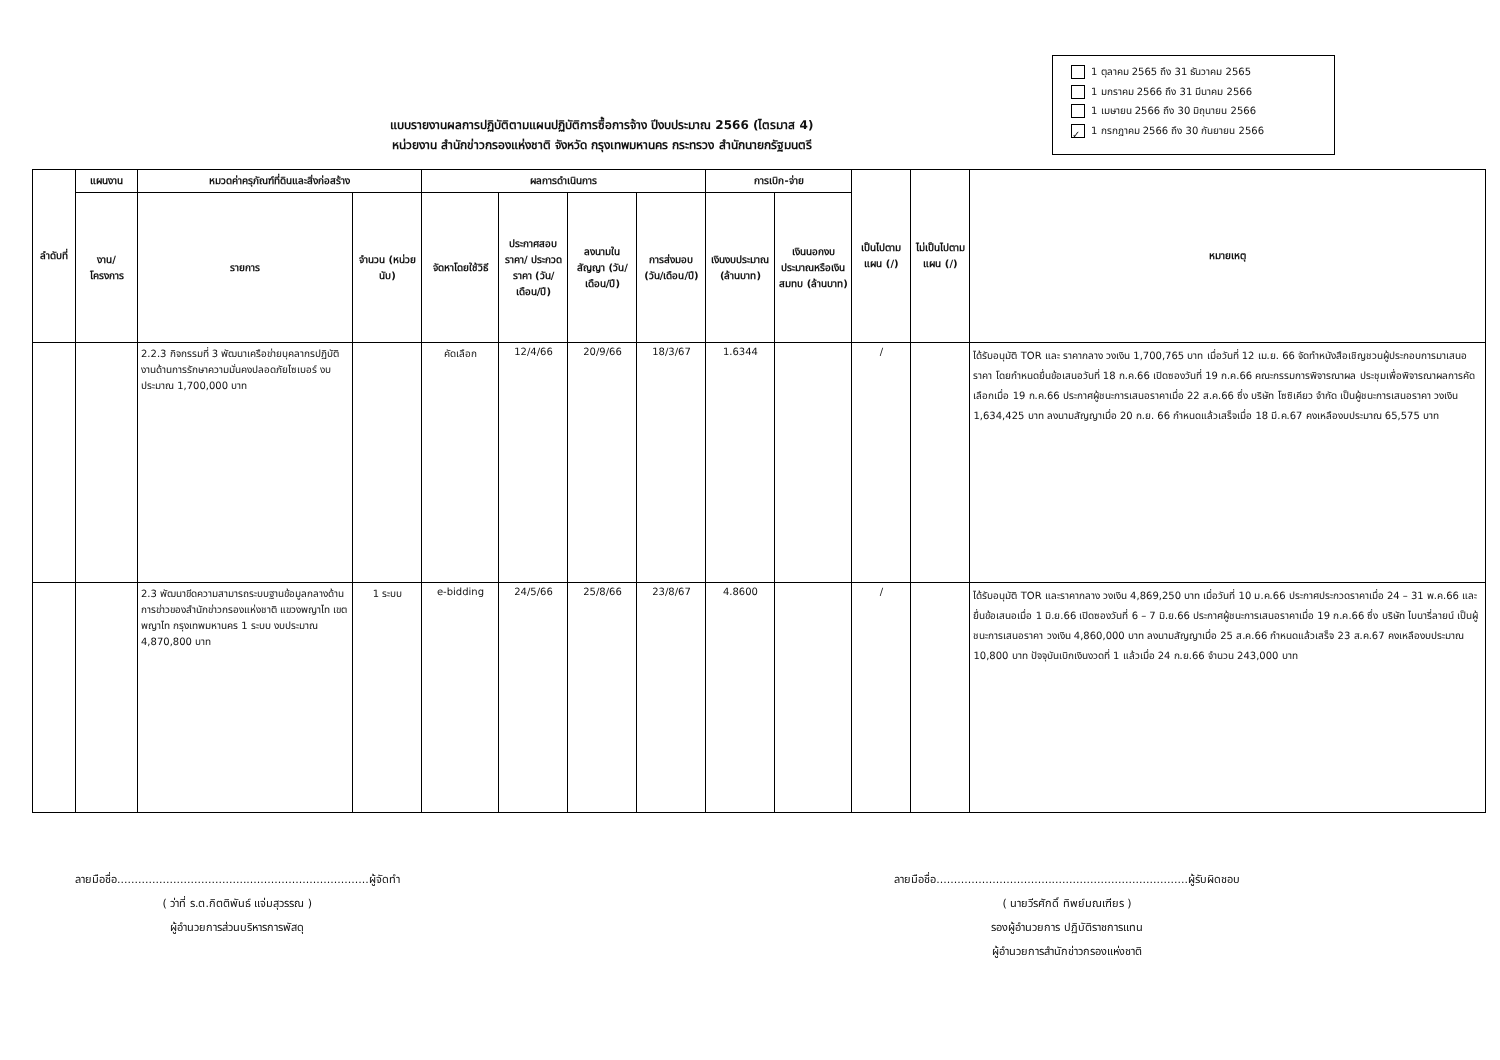แบบรายงานผลการปฏิบัติตามแผนปฏิบัติการซื้อการจ้าง ปีงบประมาณ 2566 (ไตรมาส 4)
หน่วยงาน สำนักข่าวกรองแห่งชาติ จังหวัด กรุงเทพมหานคร กระทรวง สำนักนายกรัฐมนตรี
1 ตุลาคม 2565 ถึง 31 ธันวาคม 2565
1 มกราคม 2566 ถึง 31 มีนาคม 2566
1 เมษายน 2566 ถึง 30 มิถุนายน 2566
✓ 1 กรกฎาคม 2566 ถึง 30 กันยายน 2566
| ลำดับที่ | แผนงาน | หมวดค่าครุภัณฑ์ที่ดินและสิ่งก่อสร้าง | | ผลการดำเนินการ | | | | การเบิก-จ่าย | | เป็นไปตามแผน (/) | ไม่เป็นไปตามแผน (/) | หมายเหตุ |
| --- | --- | --- | --- | --- | --- | --- | --- | --- | --- | --- | --- | --- |
| | งาน/ โครงการ | รายการ | จำนวน (หน่วยนับ) | จัดหาโดยใช้วิธี | ประกาศสอบราคา/ ประกวดราคา (วัน/เดือน/ปี) | ลงนามในสัญญา (วัน/เดือน/ปี) | การส่งมอบ (วัน/เดือน/ปี) | เงินงบประมาณ (ล้านบาท) | เงินนอกงบประมาณหรือเงินสมทบ (ล้านบาท) | | | |
| | | 2.2.3 กิจกรรมที่ 3 พัฒนาเครือข่ายบุคลากรปฏิบัติงานด้านการรักษาความมั่นคงปลอดภัยไซเบอร์ งบประมาณ 1,700,000 บาท | | คัดเลือก | 12/4/66 | 20/9/66 | 18/3/67 | 1.6344 | | / | | ได้รับอนุมัติ TOR และ ราคากลาง วงเงิน 1,700,765 บาท เมื่อวันที่ 12 เม.ย. 66 จัดทำหนังสือเชิญชวนผู้ประกอบการมาเสนอราคา โดยกำหนดยื่นข้อเสนอวันที่ 18 ก.ค.66 เปิดซองวันที่ 19 ก.ค.66 คณะกรรมการพิจารณาผล ประชุมเพื่อพิจารณาผลการคัดเลือกเมื่อ 19 ก.ค.66 ประกาศผู้ชนะการเสนอราคาเมื่อ 22 ส.ค.66 ซึ่ง บริษัท โซซิเคียว จำกัด เป็นผู้ชนะการเสนอราคา วงเงิน 1,634,425 บาท ลงนามสัญญาเมื่อ 20 ก.ย. 66 กำหนดแล้วเสร็จเมื่อ 18 มี.ค.67 คงเหลืองบประมาณ 65,575 บาท |
| | | 2.3 พัฒนาขีดความสามารถระบบฐานข้อมูลกลางด้านการข่าวของสำนักข่าวกรองแห่งชาติ แขวงพญาไท เขตพญาไท กรุงเทพมหานคร 1 ระบบ งบประมาณ 4,870,800 บาท | 1 ระบบ | e-bidding | 24/5/66 | 25/8/66 | 23/8/67 | 4.8600 | | / | | ได้รับอนุมัติ TOR และราคากลาง วงเงิน 4,869,250 บาท เมื่อวันที่ 10 ม.ค.66 ประกาศประกวดราคาเมื่อ 24 – 31 พ.ค.66 และยื่นข้อเสนอเมื่อ 1 มิ.ย.66 เปิดซองวันที่ 6 – 7 มิ.ย.66 ประกาศผู้ชนะการเสนอราคาเมื่อ 19 ก.ค.66 ซึ่ง บริษัท ไบนารี่ลายน์ เป็นผู้ชนะการเสนอราคา วงเงิน 4,860,000 บาท ลงนามสัญญาเมื่อ 25 ส.ค.66 กำหนดแล้วเสร็จ 23 ส.ค.67 คงเหลืองบประมาณ 10,800 บาท ปัจจุบันเบิกเงินงวดที่ 1 แล้วเมื่อ 24 ก.ย.66 จำนวน 243,000 บาท |
ลายมือชื่อ........................................................................ผู้จัดทำ
( ว่าที่ ร.ต.กิตติพันธ์ แจ่มสุวรรณ )
ผู้อำนวยการส่วนบริหารการพัสดุ
ลายมือชื่อ........................................................................ผู้รับผิดชอบ
( นายวีรศักดิ์ ทิพย์มณเฑียร )
รองผู้อำนวยการ ปฏิบัติราชการแทน
ผู้อำนวยการสำนักข่าวกรองแห่งชาติ